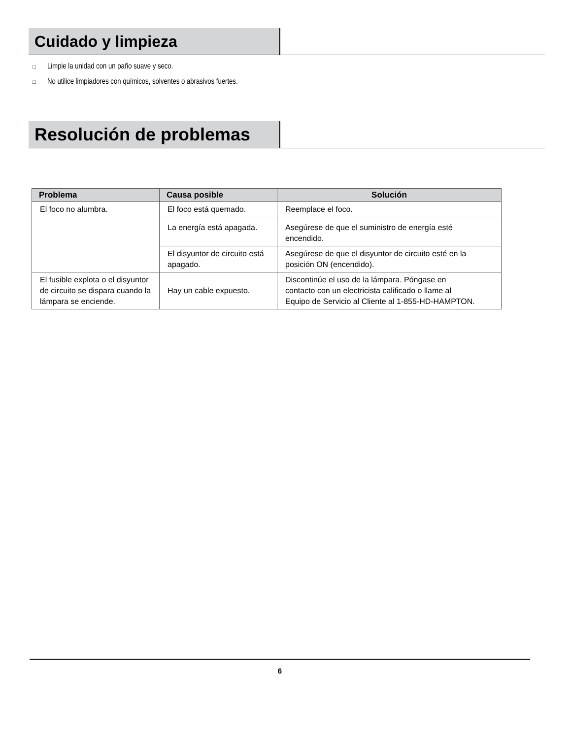Cuidado y limpieza
□ Limpie la unidad con un paño suave y seco.
□ No utilice limpiadores con químicos, solventes o abrasivos fuertes.
Resolución de problemas
| Problema | Causa posible | Solución |
| --- | --- | --- |
| El foco no alumbra. | El foco está quemado. | Reemplace el foco. |
| | La energía está apagada. | Asegúrese de que el suministro de energía esté encendido. |
| | El disyuntor de circuito está apagado. | Asegúrese de que el disyuntor de circuito esté en la posición ON (encendido). |
| El fusible explota o el disyuntor de circuito se dispara cuando la lámpara se enciende. | Hay un cable expuesto. | Discontinúe el uso de la lámpara. Póngase en contacto con un electricista calificado o llame al Equipo de Servicio al Cliente al 1-855-HD-HAMPTON. |
6